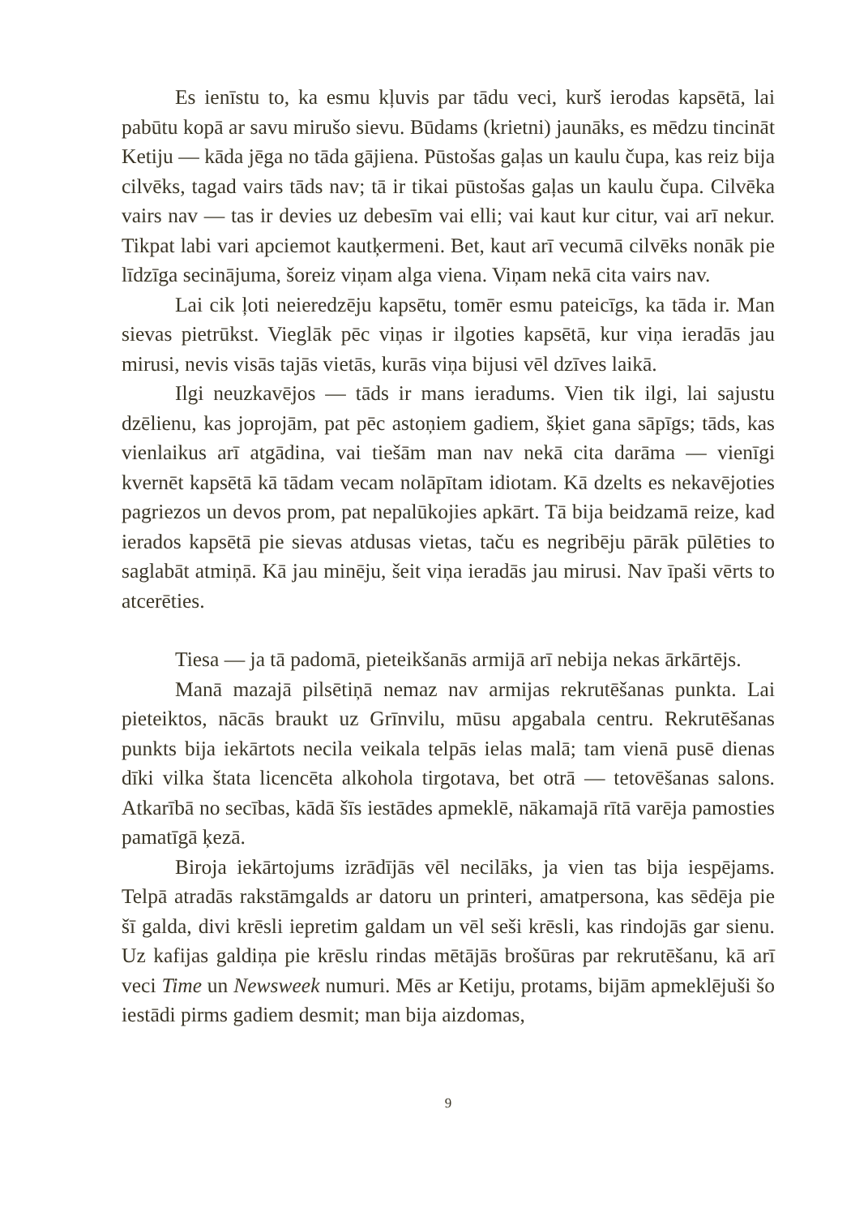Es ienīstu to, ka esmu kļuvis par tādu veci, kurš ierodas kapsētā, lai pabūtu kopā ar savu mirušo sievu. Būdams (krietni) jaunāks, es mēdzu tincināt Ketiju — kāda jēga no tāda gājiena. Pūstošas gaļas un kaulu čupa, kas reiz bija cilvēks, tagad vairs tāds nav; tā ir tikai pūstošas gaļas un kaulu čupa. Cilvēka vairs nav — tas ir devies uz debesīm vai elli; vai kaut kur citur, vai arī nekur. Tikpat labi vari apciemot kautķermeni. Bet, kaut arī vecumā cilvēks nonāk pie līdzīga secinājuma, šoreiz viņam alga viena. Viņam nekā cita vairs nav.
Lai cik ļoti neieredzēju kapsētu, tomēr esmu pateicīgs, ka tāda ir. Man sievas pietrūkst. Vieglāk pēc viņas ir ilgoties kapsētā, kur viņa ieradās jau mirusi, nevis visās tajās vietās, kurās viņa bijusi vēl dzīves laikā.
Ilgi neuzkavējos — tāds ir mans ieradums. Vien tik ilgi, lai sajustu dzēlienu, kas joprojām, pat pēc astoņiem gadiem, šķiet gana sāpīgs; tāds, kas vienlaikus arī atgādina, vai tiešām man nav nekā cita darāma — vienīgi kvernēt kapsētā kā tādam vecam nolāpītam idiotam. Kā dzelts es nekavējoties pagriezos un devos prom, pat nepalūkojies apkārt. Tā bija beidzamā reize, kad ierados kapsētā pie sievas atdusas vietas, taču es negribēju pārāk pūlēties to saglabāt atmiņā. Kā jau minēju, šeit viņa ieradās jau mirusi. Nav īpaši vērts to atcerēties.
Tiesa — ja tā padomā, pieteikšanās armijā arī nebija nekas ārkārtējs.
Manā mazajā pilsētiņā nemaz nav armijas rekrutēšanas punkta. Lai pieteiktos, nācās braukt uz Grīnvilu, mūsu apgabala centru. Rekrutēšanas punkts bija iekārtots necila veikala telpās ielas malā; tam vienā pusē dienas dīki vilka štata licencēta alkohola tirgotava, bet otrā — tetovēšanas salons. Atkarībā no secības, kādā šīs iestādes apmeklē, nākamajā rītā varēja pamosties pamatīgā ķezā.
Biroja iekārtojums izrādījās vēl necilāks, ja vien tas bija iespējams. Telpā atradās rakstāmgalds ar datoru un printeri, amatpersona, kas sēdēja pie šī galda, divi krēsli iepretim galdam un vēl seši krēsli, kas rindojās gar sienu. Uz kafijas galdiņa pie krēslu rindas mētājās brošūras par rekrutēšanu, kā arī veci Time un Newsweek numuri. Mēs ar Ketiju, protams, bijām apmeklējuši šo iestādi pirms gadiem desmit; man bija aizdomas,
9